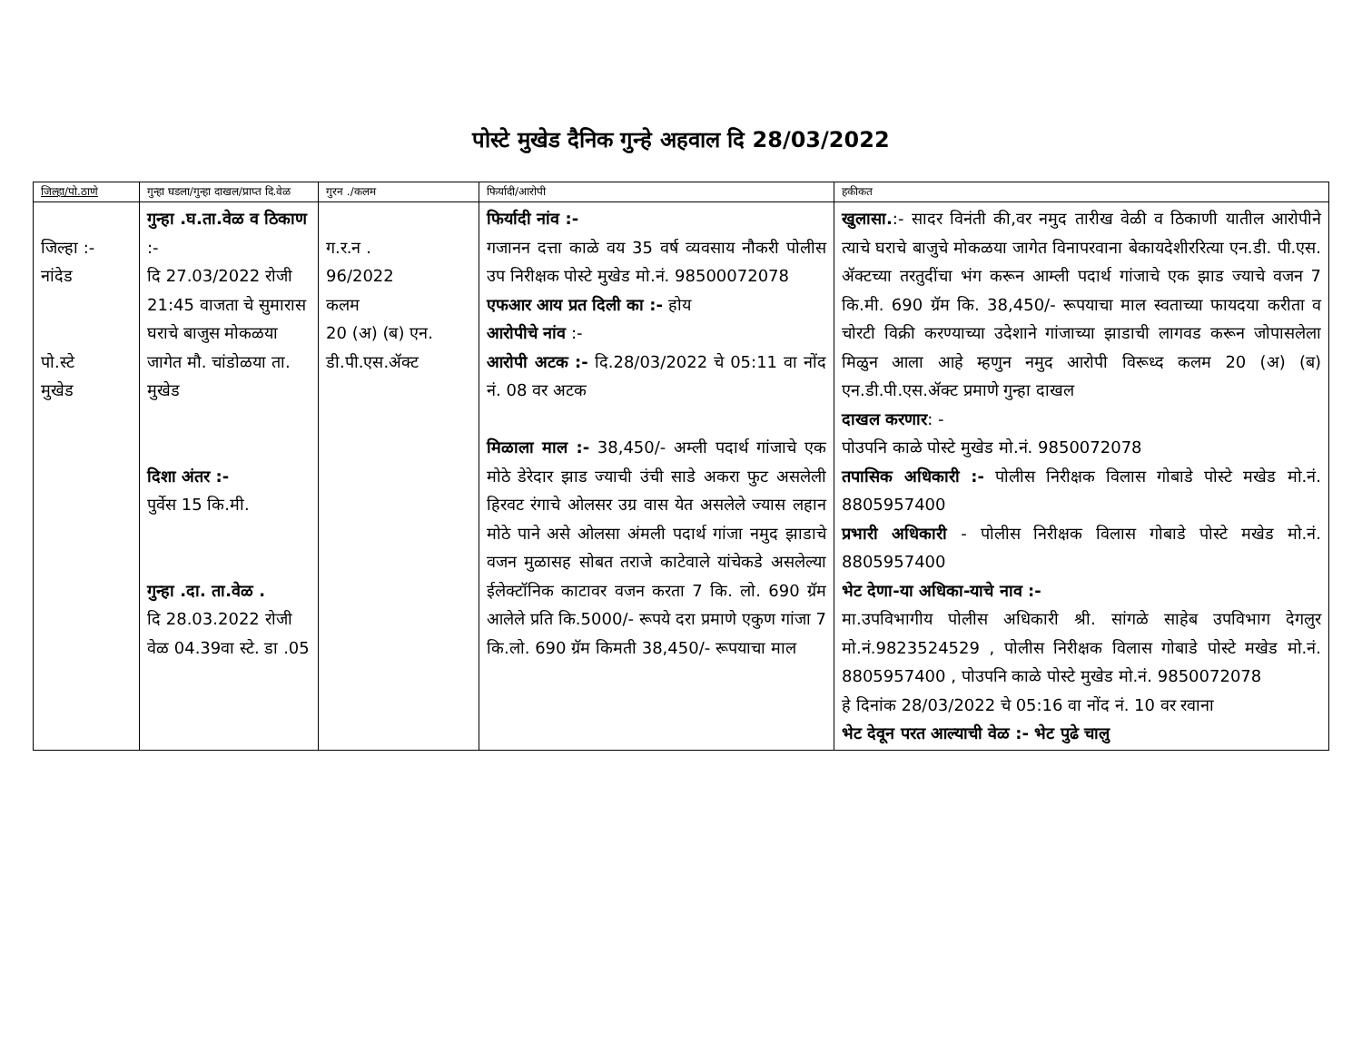पोस्टे मुखेड दैनिक गुन्हे अहवाल दि 28/03/2022
| जिल्हा/पो.ठाणे | गुन्हा घडला/गुन्हा दाखल/प्राप्त दि.वेळ | गुरन ./कलम | फिर्यादी/आरोपी | हकीकत |
| --- | --- | --- | --- | --- |
| जिल्हा :- नांदेड पो.स्टे मुखेड | गुन्हा .घ.ता.वेळ व ठिकाण :- दि 27.03/2022 रोजी 21:45 वाजता चे सुमारास घराचे बाजुस मोकळया जागेत मौ. चांडोळया ता. मुखेड दिशा अंतर :- पुर्वेस 15 कि.मी. गुन्हा .दा. ता.वेळ . दि 28.03.2022 रोजी वेळ 04.39वा स्टे. डा .05 | ग.र.न . 96/2022 कलम 20 (अ) (ब) एन. डी.पी.एस.ॲक्ट | फिर्यादी नांव :- गजानन दत्ता काळे वय 35 वर्ष व्यवसाय नौकरी पोलीस उप निरीक्षक पोस्टे मुखेड मो.नं. 98500072078 एफआर आय प्रत दिली का :- होय आरोपीचे नांव :- आरोपी अटक :- दि.28/03/2022 चे 05:11 वा नोंद नं. 08 वर अटक मिळाला माल :- 38,450/- अम्ली पदार्थ गांजाचे एक मोठे डेरेदार झाड ज्याची उंची साडे अकरा फुट असलेली हिरवट रंगाचे ओलसर उग्र वास येत असलेले ज्यास लहान मोठे पाने असे ओलसा अंमली पदार्थ गांजा नमुद झाडाचे वजन मुळासह सोबत तराजे काटेवाले यांचेकडे असलेल्या ईलेक्टॉनिक काटावर वजन करता 7 कि. लो. 690 ग्रॅम आलेले प्रति कि.5000/- रूपये दरा प्रमाणे एकुण गांजा 7 कि.लो. 690 ग्रॅम किमती 38,450/- रूपयाचा माल | खुलासा. :- सादर विनंती की,वर नमुद तारीख वेळी व ठिकाणी यातील आरोपीने त्याचे घराचे बाजुचे मोकळया जागेत विनापरवाना बेकायदेशीररित्या एन.डी. पी.एस. ॲक्टच्या तरतुदींचा भंग करून आम्ली पदार्थ गांजाचे एक झाड ज्याचे वजन 7 कि.मी. 690 ग्रॅम कि. 38,450/- रूपयाचा माल स्वताच्या फायदया करीता व चोरटी विक्री करण्याच्या उदेशाने गांजाच्या झाडाची लागवड करून जोपासलेला मिळुन आला आहे म्हणुन नमुद आरोपी विरूध्द कलम 20 (अ) (ब) एन.डी.पी.एस.ॲक्ट प्रमाणे गुन्हा दाखल दाखल करणार : - पोउपनि काळे पोस्टे मुखेड मो.नं. 9850072078 तपासिक अधिकारी :- पोलीस निरीक्षक विलास गोबाडे पोस्टे मखेड मो.नं. 8805957400 प्रभारी अधिकारी - पोलीस निरीक्षक विलास गोबाडे पोस्टे मखेड मो.नं. 8805957400 भेट देणा-या अधिका-याचे नाव :- मा.उपविभागीय पोलीस अधिकारी श्री. सांगळे साहेब उपविभाग देगलुर मो.नं.9823524529 , पोलीस निरीक्षक विलास गोबाडे पोस्टे मखेड मो.नं. 8805957400 , पोउपनि काळे पोस्टे मुखेड मो.नं. 9850072078 हे दिनांक 28/03/2022 चे 05:16 वा नोंद नं. 10 वर रवाना भेट देवून परत आल्याची वेळ :- भेट पुढे चालु |